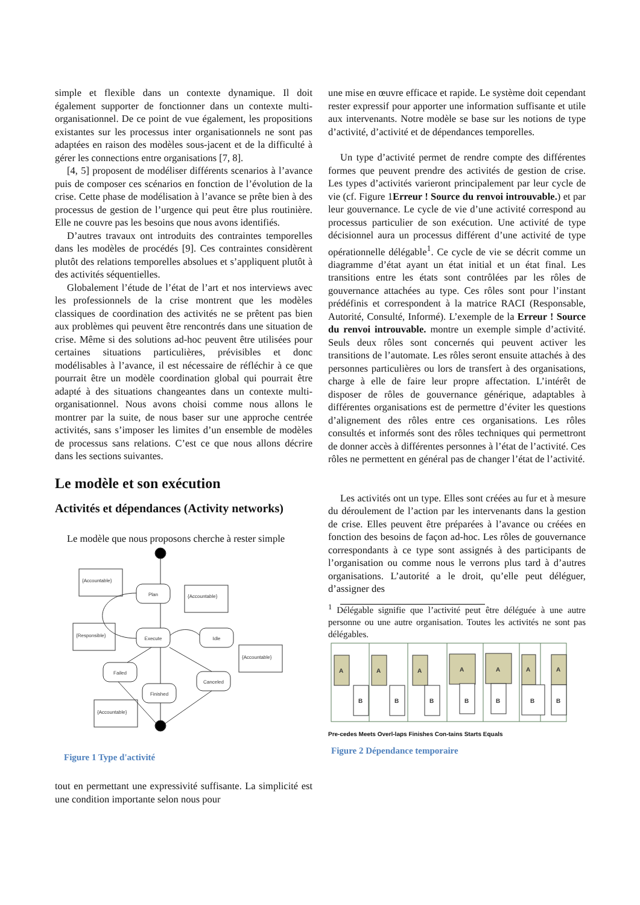simple et flexible dans un contexte dynamique. Il doit également supporter de fonctionner dans un contexte multi-organisationnel. De ce point de vue également, les propositions existantes sur les processus inter organisationnels ne sont pas adaptées en raison des modèles sous-jacent et de la difficulté à gérer les connections entre organisations [7, 8].
[4, 5] proposent de modéliser différents scenarios à l’avance puis de composer ces scénarios en fonction de l’évolution de la crise. Cette phase de modélisation à l’avance se prête bien à des processus de gestion de l’urgence qui peut être plus routinière. Elle ne couvre pas les besoins que nous avons identifiés.
D’autres travaux ont introduits des contraintes temporelles dans les modèles de procédés [9]. Ces contraintes considèrent plutôt des relations temporelles absolues et s’appliquent plutôt à des activités séquentielles.
Globalement l’étude de l’état de l’art et nos interviews avec les professionnels de la crise montrent que les modèles classiques de coordination des activités ne se prêtent pas bien aux problèmes qui peuvent être rencontrés dans une situation de crise. Même si des solutions ad-hoc peuvent être utilisées pour certaines situations particulières, prévisibles et donc modélisables à l’avance, il est nécessaire de réfléchir à ce que pourrait être un modèle coordination global qui pourrait être adapté à des situations changeantes dans un contexte multi-organisationnel. Nous avons choisi comme nous allons le montrer par la suite, de nous baser sur une approche centrée activités, sans s’imposer les limites d’un ensemble de modèles de processus sans relations. C’est ce que nous allons décrire dans les sections suivantes.
Le modèle et son exécution
Activités et dépendances (Activity networks)
Le modèle que nous proposons cherche à rester simple
Plan
Execute
Idle
Failed
Finished
Canceled
{Accountable}
{Accountable}
{Responsible}
{Accountable}
{Accountable}
Figure 1 Type d'activité
tout en permettant une expressivité suffisante. La simplicité est une condition importante selon nous pour
une mise en œuvre efficace et rapide. Le système doit cependant rester expressif pour apporter une information suffisante et utile aux intervenants. Notre modèle se base sur les notions de type d’activité, d’activité et de dépendances temporelles.
Un type d’activité permet de rendre compte des différentes formes que peuvent prendre des activités de gestion de crise. Les types d’activités varieront principalement par leur cycle de vie (cf. Figure 1Erreur ! Source du renvoi introuvable.) et par leur gouvernance. Le cycle de vie d’une activité correspond au processus particulier de son exécution. Une activité de type décisionnel aura un processus différent d’une activité de type opérationnelle délégable<sup>1</sup>. Ce cycle de vie se décrit comme un diagramme d’état ayant un état initial et un état final. Les transitions entre les états sont contrôlées par les rôles de gouvernance attachées au type. Ces rôles sont pour l’instant prédéfinis et correspondent à la matrice RACI (Responsable, Autorité, Consulté, Informé). L’exemple de la Erreur ! Source du renvoi introuvable. montre un exemple simple d’activité. Seuls deux rôles sont concernés qui peuvent activer les transitions de l’automate. Les rôles seront ensuite attachés à des personnes particulières ou lors de transfert à des organisations, charge à elle de faire leur propre affectation. L’intérêt de disposer de rôles de gouvernance générique, adaptables à différentes organisations est de permettre d’éviter les questions d’alignement des rôles entre ces organisations. Les rôles consultés et informés sont des rôles techniques qui permettront de donner accès à différentes personnes à l’état de l’activité. Ces rôles ne permettent en général pas de changer l’état de l’activité.
Les activités ont un type. Elles sont créées au fur et à mesure du déroulement de l’action par les intervenants dans la gestion de crise. Elles peuvent être préparées à l’avance ou créées en fonction des besoins de façon ad-hoc. Les rôles de gouvernance correspondants à ce type sont assignés à des participants de l’organisation ou comme nous le verrons plus tard à d’autres organisations. L’autorité a le droit, qu’elle peut déléguer, d’assigner des
<sup>1</sup> Délégable signifie que l’activité peut être déléguée à une autre personne ou une autre organisation. Toutes les activités ne sont pas délégables.
A
A
A
A
A
A
A
B
B
B
B
B
B
B
Pre-cedes Meets Overl-laps Finishes Con-tains Starts Equals
Figure 2 Dépendance temporaire